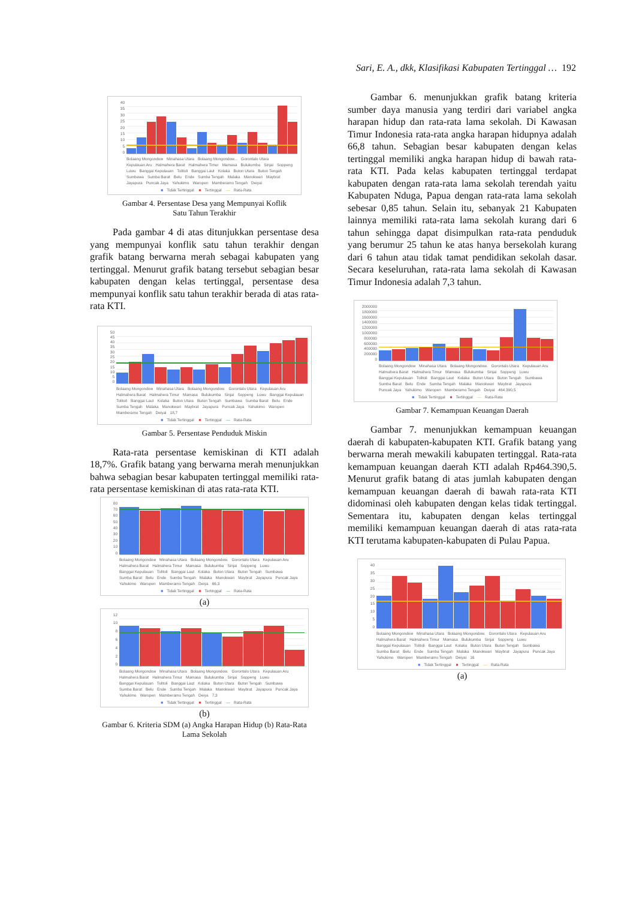Sari, E. A., dkk, Klasifikasi Kabupaten Tertinggal … 192
40
35
30
25
20
15
10
5
0
Bolaang Mongondow Minahasa Utara Bolaang Mongondow... Gorontalo Utara Kepulauan Aru Halmahera Barat Halmahera Timur Mamasa Bulukumba Sinjai Soppeng Luwu Banggai Kepulauan Tolitoli Banggai Laut Kolaka Buton Utara Buton Tengah Sumbawa Sumba Barat Belu Ende Sumba Tengah Malaka Manokwari Maybrat Jayapura Puncak Jaya Yahukimo Waropen Mamberamo Tengah Deiyai
■ Tidak Tertinggal ■ Tertinggal — Rata-Rata
Gambar 4. Persentase Desa yang Mempunyai Koflik
Satu Tahun Terakhir
Pada gambar 4 di atas ditunjukkan persentase desa yang mempunyai konflik satu tahun terakhir dengan grafik batang berwarna merah sebagai kabupaten yang tertinggal. Menurut grafik batang tersebut sebagian besar kabupaten dengan kelas tertinggal, persentase desa mempunyai konflik satu tahun terakhir berada di atas rata-rata KTI.
50
45
40
35
30
25
20
15
10
5
0
Bolaang Mongondow Minahasa Utara Bolaang Mongondow. Gorontalo Utara Kepulauan Aru Halmahera Barat Halmahera Timur Mamasa Bulukumba Sinjai Soppeng Luwu Banggai Kepulauan Tolitoli Banggai Laut Kolaka Buton Utara Buton Tengah Sumbawa Sumba Barat Belu Ende Sumba Tengah Malaka Manokwari Maybrat Jayapura Puncak Jaya Yahukimo Waropen Mamberamo Tengah Deiyai 18,7
■ Tidak Tertinggal ■ Tertinggal — Rata-Rata
Gambar 5. Persentase Penduduk Miskin
Rata-rata persentase kemiskinan di KTI adalah 18,7%. Grafik batang yang berwarna merah menunjukkan bahwa sebagian besar kabupaten tertinggal memiliki rata-rata persentase kemiskinan di atas rata-rata KTI.
80
70
60
50
40
30
20
10
0
Bolaang Mongondow Minahasa Utara Bolaang Mongondow. Gorontalo Utara Kepulauan Aru Halmahera Barat Halmahera Timur Mamasa Bulukumba Sinjai Soppeng Luwu Banggai Kepulauan Tolitoli Banggai Laut Kolaka Buton Utara Buton Tengah Sumbawa Sumba Barat Belu Ende Sumba Tengah Malaka Manokwari Maybrat Jayapura Puncak Jaya Yahukimo Waropen Mamberamo Tengah Deiya 66,3
■ Tidak Tertinggal ■ Tertinggal — Rata-Rata
(a)
12
10
86420
Bolaang Mongondow Minahasa Utara Bolaang Mongondow. Gorontalo Utara Kepulauan Aru Halmahera Barat Halmahera Timur Mamasa Bulukumba Sinjai Soppeng Luwu Banggai Kepulauan Tolitoli Banggai Laut Kolaka Buton Utara Buton Tengah Sumbawa Sumba Barat Belu Ende Sumba Tengah Malaka Manokwari Maybrat Jayapura Puncak Jaya Yahukimo Waropen Mamberamo Tengah Deiya 7,3
■ Tidak Tertinggal ■ Tertinggal — Rata-Rata
(b)
Gambar 6. Kriteria SDM (a) Angka Harapan Hidup (b) Rata-Rata
Lama Sekolah
Gambar 6. menunjukkan grafik batang kriteria sumber daya manusia yang terdiri dari variabel angka harapan hidup dan rata-rata lama sekolah. Di Kawasan Timur Indonesia rata-rata angka harapan hidupnya adalah 66,8 tahun. Sebagian besar kabupaten dengan kelas tertinggal memiliki angka harapan hidup di bawah rata-rata KTI. Pada kelas kabupaten tertinggal terdapat kabupaten dengan rata-rata lama sekolah terendah yaitu Kabupaten Nduga, Papua dengan rata-rata lama sekolah sebesar 0,85 tahun. Selain itu, sebanyak 21 Kabupaten lainnya memiliki rata-rata lama sekolah kurang dari 6 tahun sehingga dapat disimpulkan rata-rata penduduk yang berumur 25 tahun ke atas hanya bersekolah kurang dari 6 tahun atau tidak tamat pendidikan sekolah dasar. Secara keseluruhan, rata-rata lama sekolah di Kawasan Timur Indonesia adalah 7,3 tahun.
2000000
1800000
1600000
1400000
1200000
1000000
800000
600000
400000
200000
0
Bolaang Mongondow Minahasa Utara Bolaang Mongondow. Gorontalo Utara Kepulauan Aru Halmahera Barat Halmahera Timur Mamasa Bulukumba Sinjai Soppeng Luwu Banggai Kepulauan Tolitoli Banggai Laut Kolaka Buton Utara Buton Tengah Sumbawa Sumba Barat Belu Ende Sumba Tengah Malaka Manokwari Maybrat Jayapura Puncak Jaya Yahukimo Waropen Mamberamo Tengah Deiyai 464.390,5
■ Tidak Tertinggal ■ Tertinggal — Rata-Rata
Gambar 7. Kemampuan Keuangan Daerah
Gambar 7. menunjukkan kemampuan keuangan daerah di kabupaten-kabupaten KTI. Grafik batang yang berwarna merah mewakili kabupaten tertinggal. Rata-rata kemampuan keuangan daerah KTI adalah Rp464.390,5. Menurut grafik batang di atas jumlah kabupaten dengan kemampuan keuangan daerah di bawah rata-rata KTI didominasi oleh kabupaten dengan kelas tidak tertinggal. Sementara itu, kabupaten dengan kelas tertinggal memiliki kemampuan keuangan daerah di atas rata-rata KTI terutama kabupaten-kabupaten di Pulau Papua.
40
35
30
25
20
15
10
5
0
Bolaang Mongondow Minahasa Utara Bolaang Mongondow. Gorontalo Utara Kepulauan Aru Halmahera Barat Halmahera Timur Mamasa Bulukumba Sinjai Soppeng Luwu Banggai Kepulauan Tolitoli Banggai Laut Kolaka Buton Utara Buton Tengah Sumbawa Sumba Barat Belu Ende Sumba Tengah Malaka Manokwari Maybrat Jayapura Puncak Jaya Yahukimo Waropen Mamberamo Tengah Deiyai 16
■ Tidak Tertinggal ■ Tertinggal — Rata-Rata
(a)